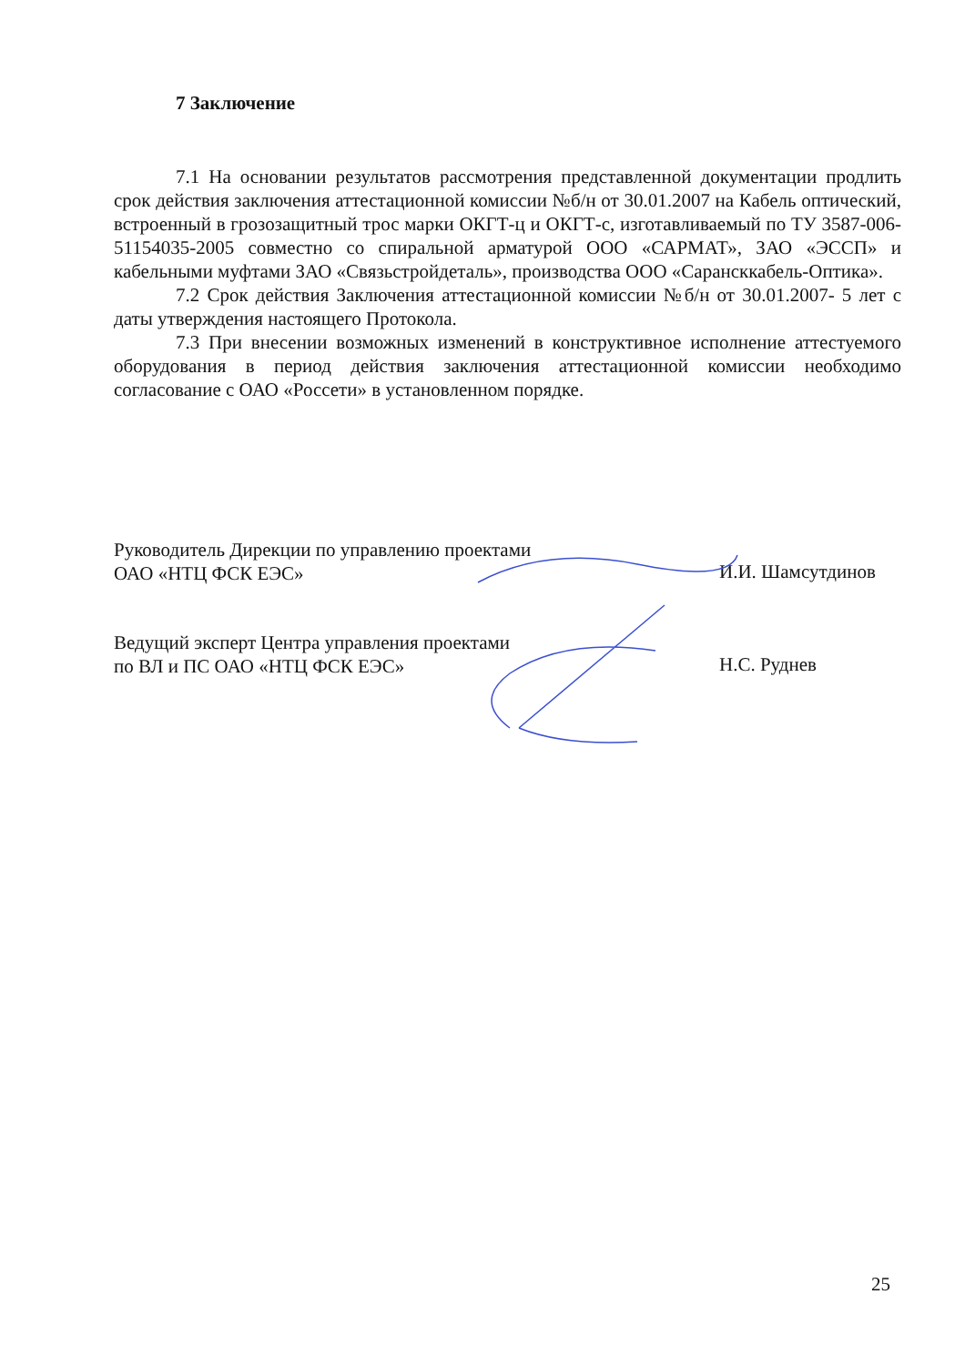7 Заключение
7.1 На основании результатов рассмотрения представленной документации продлить срок действия заключения аттестационной комиссии №б/н от 30.01.2007 на Кабель оптический, встроенный в грозозащитный трос марки ОКГТ-ц и ОКГТ-с, изготавливаемый по ТУ 3587-006-51154035-2005 совместно со спиральной арматурой ООО «САРМАТ», ЗАО «ЭССП» и кабельными муфтами ЗАО «Связьстройдеталь», производства ООО «Сарансккабель-Оптика».
7.2 Срок действия Заключения аттестационной комиссии №б/н от 30.01.2007- 5 лет с даты утверждения настоящего Протокола.
7.3 При внесении возможных изменений в конструктивное исполнение аттестуемого оборудования в период действия заключения аттестационной комиссии необходимо согласование с ОАО «Россети» в установленном порядке.
Руководитель Дирекции по управлению проектами ОАО «НТЦ ФСК ЕЭС»
И.И. Шамсутдинов
Ведущий эксперт Центра управления проектами по ВЛ и ПС ОАО «НТЦ ФСК ЕЭС»
Н.С. Руднев
25